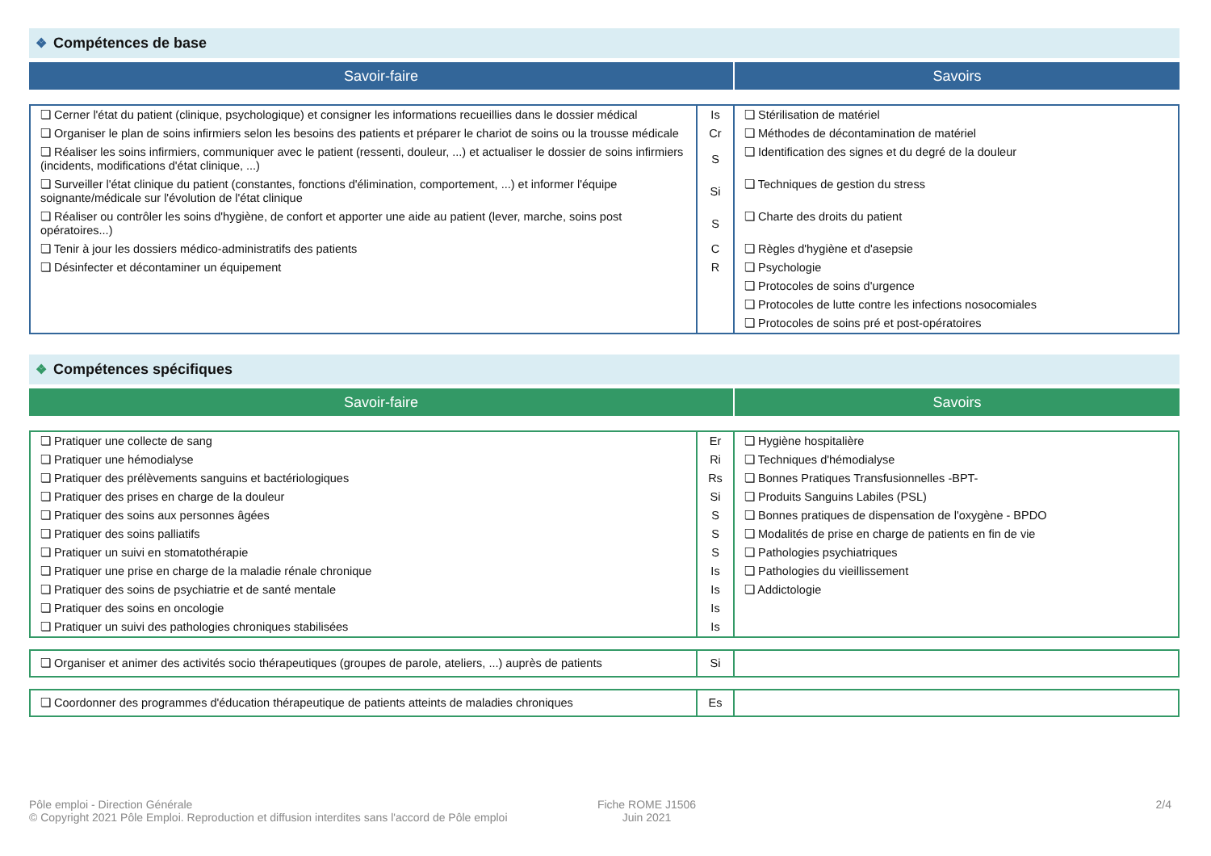❖ Compétences de base
Savoir-faire Savoirs
| ❏ Cerner l'état du patient (clinique, psychologique) et consigner les informations recueillies dans le dossier médical | Is | ❏ Stérilisation de matériel |
| ❏ Organiser le plan de soins infirmiers selon les besoins des patients et préparer le chariot de soins ou la trousse médicale | Cr | ❏ Méthodes de décontamination de matériel |
| ❏ Réaliser les soins infirmiers, communiquer avec le patient (ressenti, douleur, ...) et actualiser le dossier de soins infirmiers (incidents, modifications d'état clinique, ...) | S | ❏ Identification des signes et du degré de la douleur |
| ❏ Surveiller l'état clinique du patient (constantes, fonctions d'élimination, comportement, ...) et informer l'équipe soignante/médicale sur l'évolution de l'état clinique | Si | ❏ Techniques de gestion du stress |
| ❏ Réaliser ou contrôler les soins d'hygiène, de confort et apporter une aide au patient (lever, marche, soins post opératoires...) | S | ❏ Charte des droits du patient |
| ❏ Tenir à jour les dossiers médico-administratifs des patients | C | ❏ Règles d'hygiène et d'asepsie |
| ❏ Désinfecter et décontaminer un équipement | R | ❏ Psychologie |
| | | ❏ Protocoles de soins d'urgence |
| | | ❏ Protocoles de lutte contre les infections nosocomiales |
| | | ❏ Protocoles de soins pré et post-opératoires |
❖ Compétences spécifiques
Savoir-faire Savoirs
| ❏ Pratiquer une collecte de sang | Er | ❏ Hygiène hospitalière |
| ❏ Pratiquer une hémodialyse | Ri | ❏ Techniques d'hémodialyse |
| ❏ Pratiquer des prélèvements sanguins et bactériologiques | Rs | ❏ Bonnes Pratiques Transfusionnelles -BPT- |
| ❏ Pratiquer des prises en charge de la douleur | Si | ❏ Produits Sanguins Labiles (PSL) |
| ❏ Pratiquer des soins aux personnes âgées | S | ❏ Bonnes pratiques de dispensation de l'oxygène - BPDO |
| ❏ Pratiquer des soins palliatifs | S | ❏ Modalités de prise en charge de patients en fin de vie |
| ❏ Pratiquer un suivi en stomatothérapie | S | ❏ Pathologies psychiatriques |
| ❏ Pratiquer une prise en charge de la maladie rénale chronique | Is | ❏ Pathologies du vieillissement |
| ❏ Pratiquer des soins de psychiatrie et de santé mentale | Is | ❏ Addictologie |
| ❏ Pratiquer des soins en oncologie | Is | |
| ❏ Pratiquer un suivi des pathologies chroniques stabilisées | Is | |
| ❏ Organiser et animer des activités socio thérapeutiques (groupes de parole, ateliers, ...) auprès de patients | Si | |
| ❏ Coordonner des programmes d'éducation thérapeutique de patients atteints de maladies chroniques | Es | |
Pôle emploi - Direction Générale
© Copyright 2021 Pôle Emploi. Reproduction et diffusion interdites sans l'accord de Pôle emploi
Fiche ROME J1506
Juin 2021
2/4